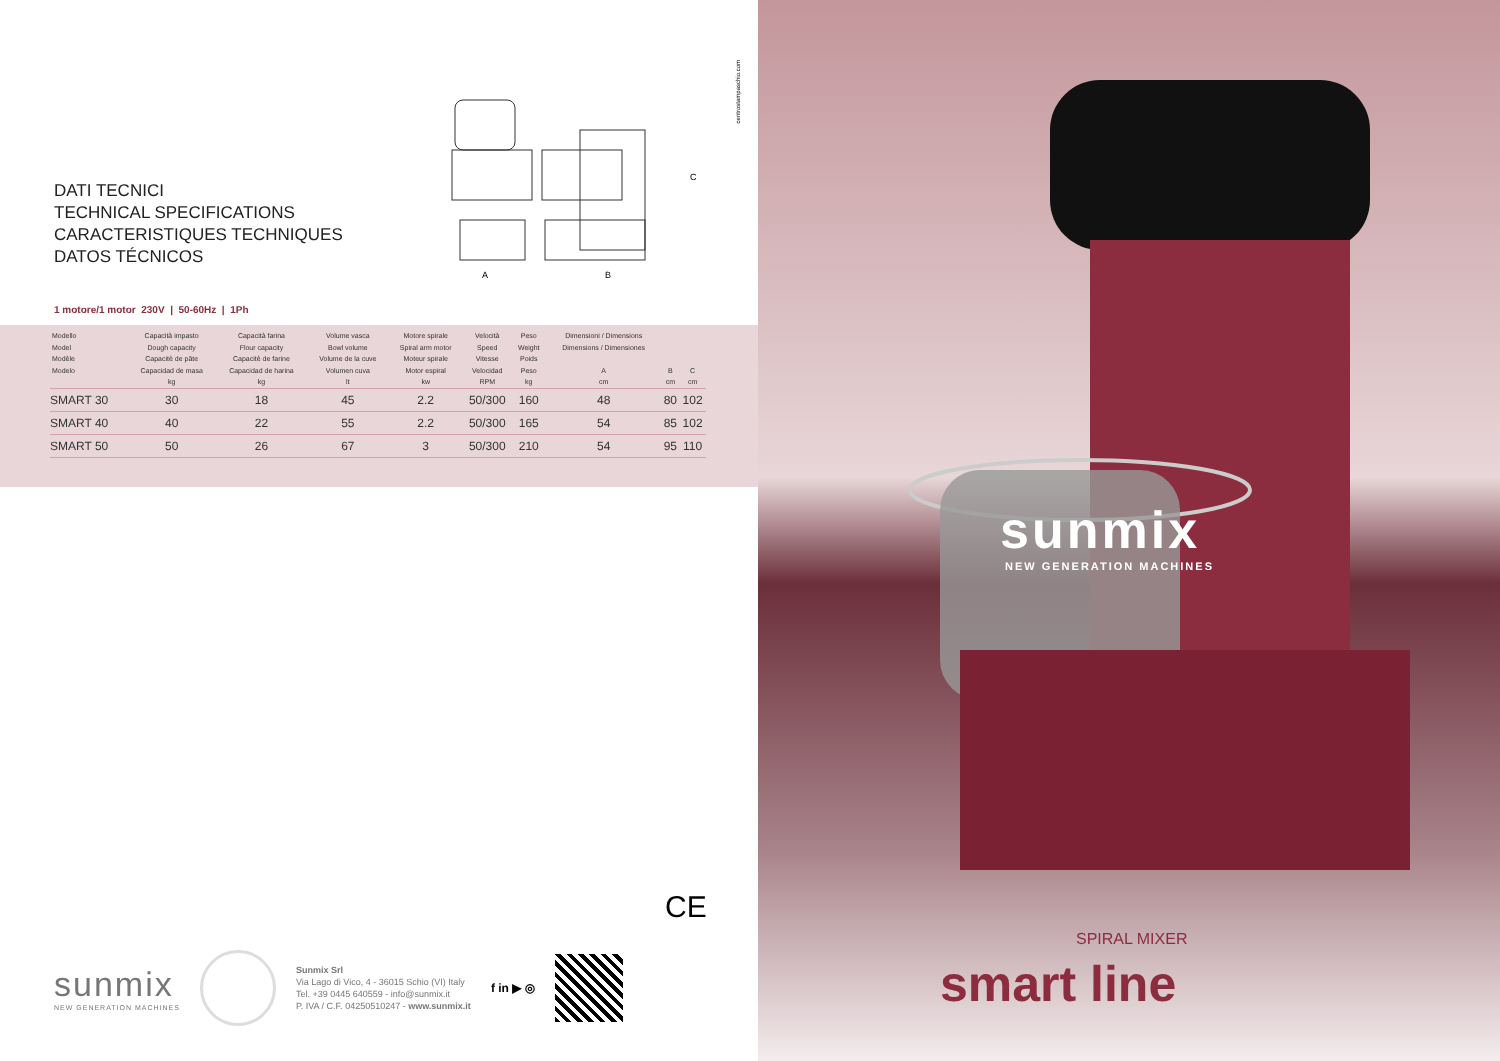centrostampaschio.com
DATI TECNICI
TECHNICAL SPECIFICATIONS
CARACTERISTIQUES TECHNIQUES
DATOS TÉCNICOS
A
B
C
1 motore/1 motor 230V | 50-60Hz | 1Ph
| Modello Model Modèle Modelo | Capacità impasto Dough capacity Capacitè de pâte Capacidad de masa kg | Capacità farina Flour capacity Capacitè de farine Capacidad de harina kg | Volume vasca Bowl volume Volume de la cuve Volumen cuva lt | Motore spirale Spiral arm motor Moteur spirale Motor espiral kw | Velocità Speed Vitesse Velocidad RPM | Peso Weight Poids Peso kg | Dimensioni / Dimensions Dimensions / Dimensiones A cm | B cm | C cm |
| --- | --- | --- | --- | --- | --- | --- | --- | --- | --- |
| SMART 30 | 30 | 18 | 45 | 2.2 | 50/300 | 160 | 48 | 80 | 102 |
| SMART 40 | 40 | 22 | 55 | 2.2 | 50/300 | 165 | 54 | 85 | 102 |
| SMART 50 | 50 | 26 | 67 | 3 | 50/300 | 210 | 54 | 95 | 110 |
CE
sunmix
NEW GENERATION MACHINES
Sunmix Srl
Via Lago di Vico, 4 - 36015 Schio (VI) Italy
Tel. +39 0445 640559 - info@sunmix.it
P. IVA / C.F. 04250510247 - www.sunmix.it
f in ▶ ◎
sunmix
NEW GENERATION MACHINES
SPIRAL MIXER
smart line